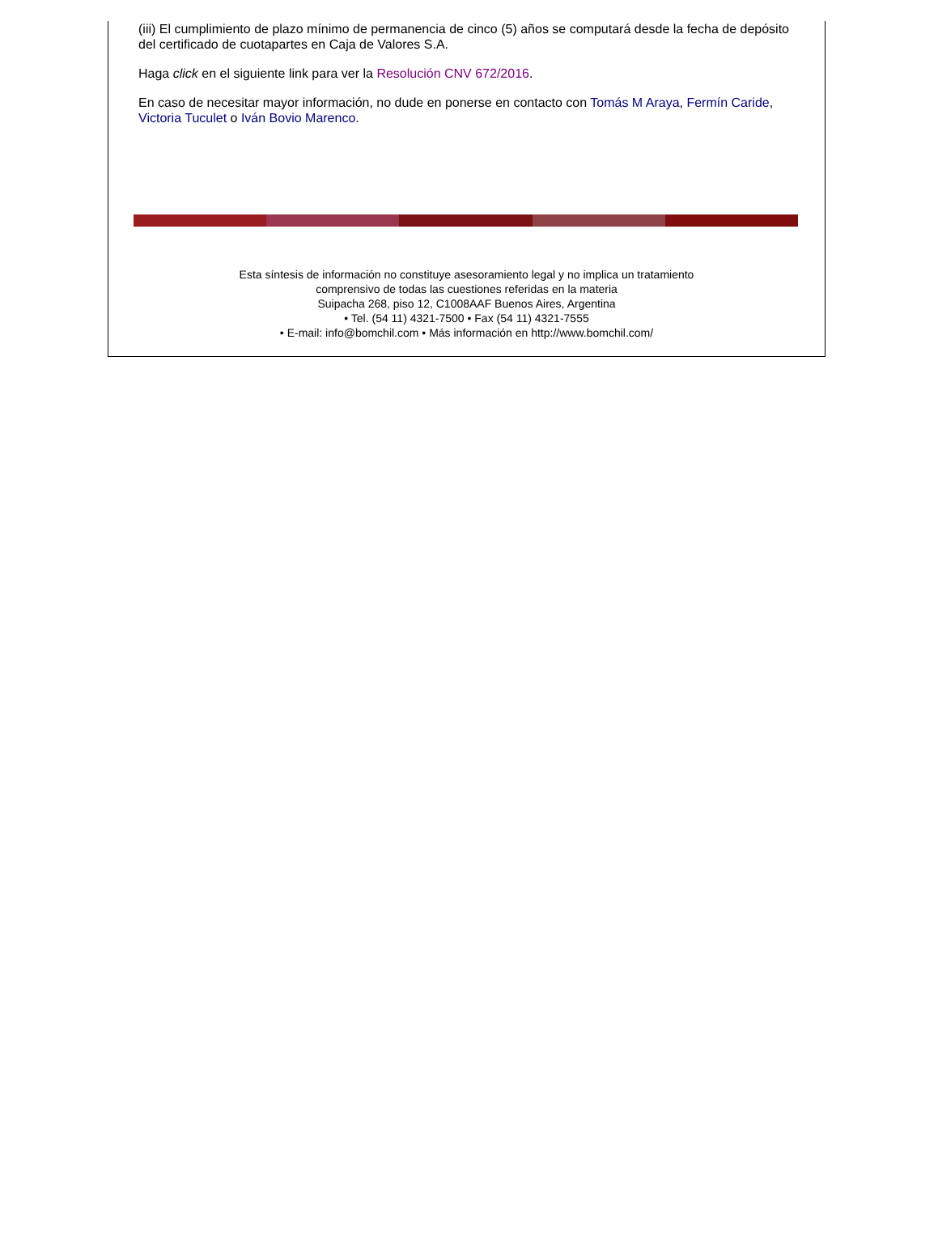(iii) El cumplimiento de plazo mínimo de permanencia de cinco (5) años se computará desde la fecha de depósito del certificado de cuotapartes en Caja de Valores S.A.
Haga click en el siguiente link para ver la Resolución CNV 672/2016.
En caso de necesitar mayor información, no dude en ponerse en contacto con Tomás M Araya, Fermín Caride, Victoria Tuculet o Iván Bovio Marenco.
Esta síntesis de información no constituye asesoramiento legal y no implica un tratamiento
comprensivo de todas las cuestiones referidas en la materia
Suipacha 268, piso 12, C1008AAF Buenos Aires, Argentina
• Tel. (54 11) 4321-7500 • Fax (54 11) 4321-7555
• E-mail: info@bomchil.com • Más información en http://www.bomchil.com/